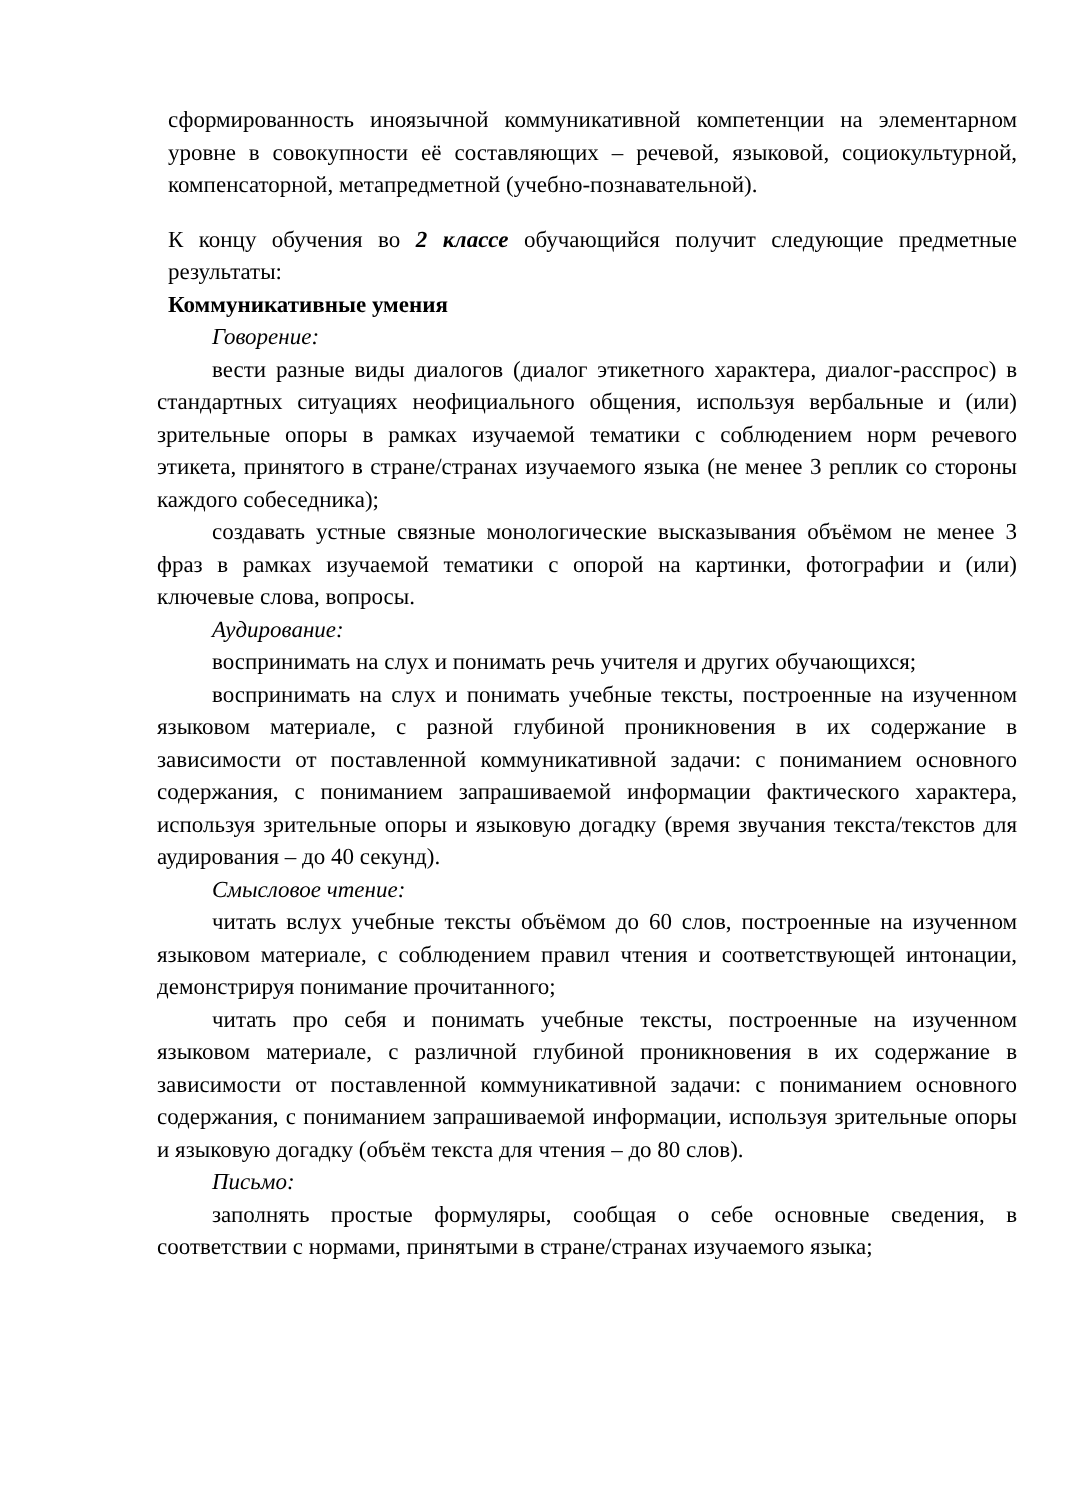сформированность иноязычной коммуникативной компетенции на элементарном уровне в совокупности её составляющих – речевой, языковой, социокультурной, компенсаторной, метапредметной (учебно-познавательной).
К концу обучения во 2 классе обучающийся получит следующие предметные результаты:
Коммуникативные умения
Говорение:
вести разные виды диалогов (диалог этикетного характера, диалог-расспрос) в стандартных ситуациях неофициального общения, используя вербальные и (или) зрительные опоры в рамках изучаемой тематики с соблюдением норм речевого этикета, принятого в стране/странах изучаемого языка (не менее 3 реплик со стороны каждого собеседника);
создавать устные связные монологические высказывания объёмом не менее 3 фраз в рамках изучаемой тематики с опорой на картинки, фотографии и (или) ключевые слова, вопросы.
Аудирование:
воспринимать на слух и понимать речь учителя и других обучающихся;
воспринимать на слух и понимать учебные тексты, построенные на изученном языковом материале, с разной глубиной проникновения в их содержание в зависимости от поставленной коммуникативной задачи: с пониманием основного содержания, с пониманием запрашиваемой информации фактического характера, используя зрительные опоры и языковую догадку (время звучания текста/текстов для аудирования – до 40 секунд).
Смысловое чтение:
читать вслух учебные тексты объёмом до 60 слов, построенные на изученном языковом материале, с соблюдением правил чтения и соответствующей интонации, демонстрируя понимание прочитанного;
читать про себя и понимать учебные тексты, построенные на изученном языковом материале, с различной глубиной проникновения в их содержание в зависимости от поставленной коммуникативной задачи: с пониманием основного содержания, с пониманием запрашиваемой информации, используя зрительные опоры и языковую догадку (объём текста для чтения – до 80 слов).
Письмо:
заполнять простые формуляры, сообщая о себе основные сведения, в соответствии с нормами, принятыми в стране/странах изучаемого языка;